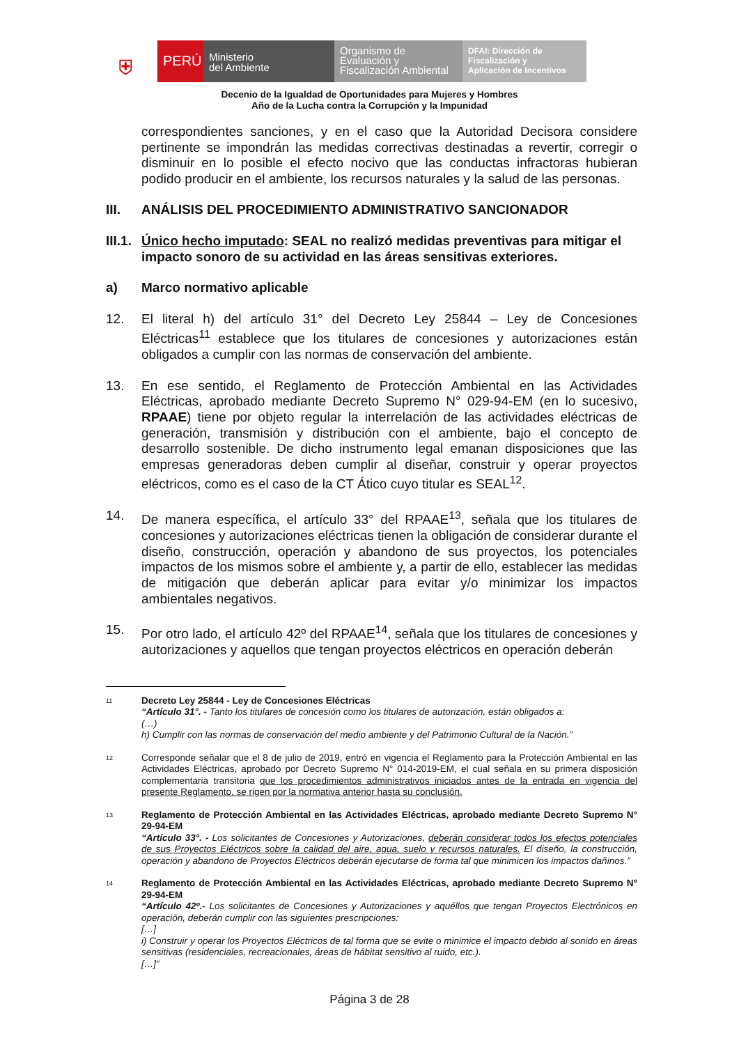⛨
PERÚ
Ministerio
del Ambiente
Organismo de
Evaluación y
Fiscalización Ambiental
DFAI: Dirección de
Fiscalización y
Aplicación de Incentivos
Decenio de la Igualdad de Oportunidades para Mujeres y Hombres
Año de la Lucha contra la Corrupción y la Impunidad
correspondientes sanciones, y en el caso que la Autoridad Decisora considere pertinente se impondrán las medidas correctivas destinadas a revertir, corregir o disminuir en lo posible el efecto nocivo que las conductas infractoras hubieran podido producir en el ambiente, los recursos naturales y la salud de las personas.
III. ANÁLISIS DEL PROCEDIMIENTO ADMINISTRATIVO SANCIONADOR
III.1. Único hecho imputado: SEAL no realizó medidas preventivas para mitigar el impacto sonoro de su actividad en las áreas sensitivas exteriores.
a) Marco normativo aplicable
12. El literal h) del artículo 31° del Decreto Ley 25844 – Ley de Concesiones Eléctricas<sup>11</sup> establece que los titulares de concesiones y autorizaciones están obligados a cumplir con las normas de conservación del ambiente.
13. En ese sentido, el Reglamento de Protección Ambiental en las Actividades Eléctricas, aprobado mediante Decreto Supremo N° 029-94-EM (en lo sucesivo, RPAAE) tiene por objeto regular la interrelación de las actividades eléctricas de generación, transmisión y distribución con el ambiente, bajo el concepto de desarrollo sostenible. De dicho instrumento legal emanan disposiciones que las empresas generadoras deben cumplir al diseñar, construir y operar proyectos eléctricos, como es el caso de la CT Ático cuyo titular es SEAL<sup>12</sup>.
14. De manera específica, el artículo 33° del RPAAE<sup>13</sup>, señala que los titulares de concesiones y autorizaciones eléctricas tienen la obligación de considerar durante el diseño, construcción, operación y abandono de sus proyectos, los potenciales impactos de los mismos sobre el ambiente y, a partir de ello, establecer las medidas de mitigación que deberán aplicar para evitar y/o minimizar los impactos ambientales negativos.
15. Por otro lado, el artículo 42º del RPAAE<sup>14</sup>, señala que los titulares de concesiones y autorizaciones y aquellos que tengan proyectos eléctricos en operación deberán
11
Decreto Ley 25844 - Ley de Concesiones Eléctricas
“Artículo 31°. - Tanto los titulares de concesión como los titulares de autorización, están obligados a:
(…)
h) Cumplir con las normas de conservación del medio ambiente y del Patrimonio Cultural de la Nación.”
12
Corresponde señalar que el 8 de julio de 2019, entró en vigencia el Reglamento para la Protección Ambiental en las Actividades Eléctricas, aprobado por Decreto Supremo N° 014-2019-EM, el cual señala en su primera disposición complementaria transitoria que los procedimientos administrativos iniciados antes de la entrada en vigencia del presente Reglamento, se rigen por la normativa anterior hasta su conclusión.
13
Reglamento de Protección Ambiental en las Actividades Eléctricas, aprobado mediante Decreto Supremo N° 29-94-EM
“Artículo 33°. - Los solicitantes de Concesiones y Autorizaciones, deberán considerar todos los efectos potenciales de sus Proyectos Eléctricos sobre la calidad del aire, agua, suelo y recursos naturales. El diseño, la construcción, operación y abandono de Proyectos Eléctricos deberán ejecutarse de forma tal que minimicen los impactos dañinos.”
14
Reglamento de Protección Ambiental en las Actividades Eléctricas, aprobado mediante Decreto Supremo N° 29-94-EM
“Artículo 42º.- Los solicitantes de Concesiones y Autorizaciones y aquéllos que tengan Proyectos Electrónicos en operación, deberán cumplir con las siguientes prescripciones:
[…]
i) Construir y operar los Proyectos Eléctricos de tal forma que se evite o minimice el impacto debido al sonido en áreas sensitivas (residenciales, recreacionales, áreas de hábitat sensitivo al ruido, etc.).
[…]”
Página 3 de 28